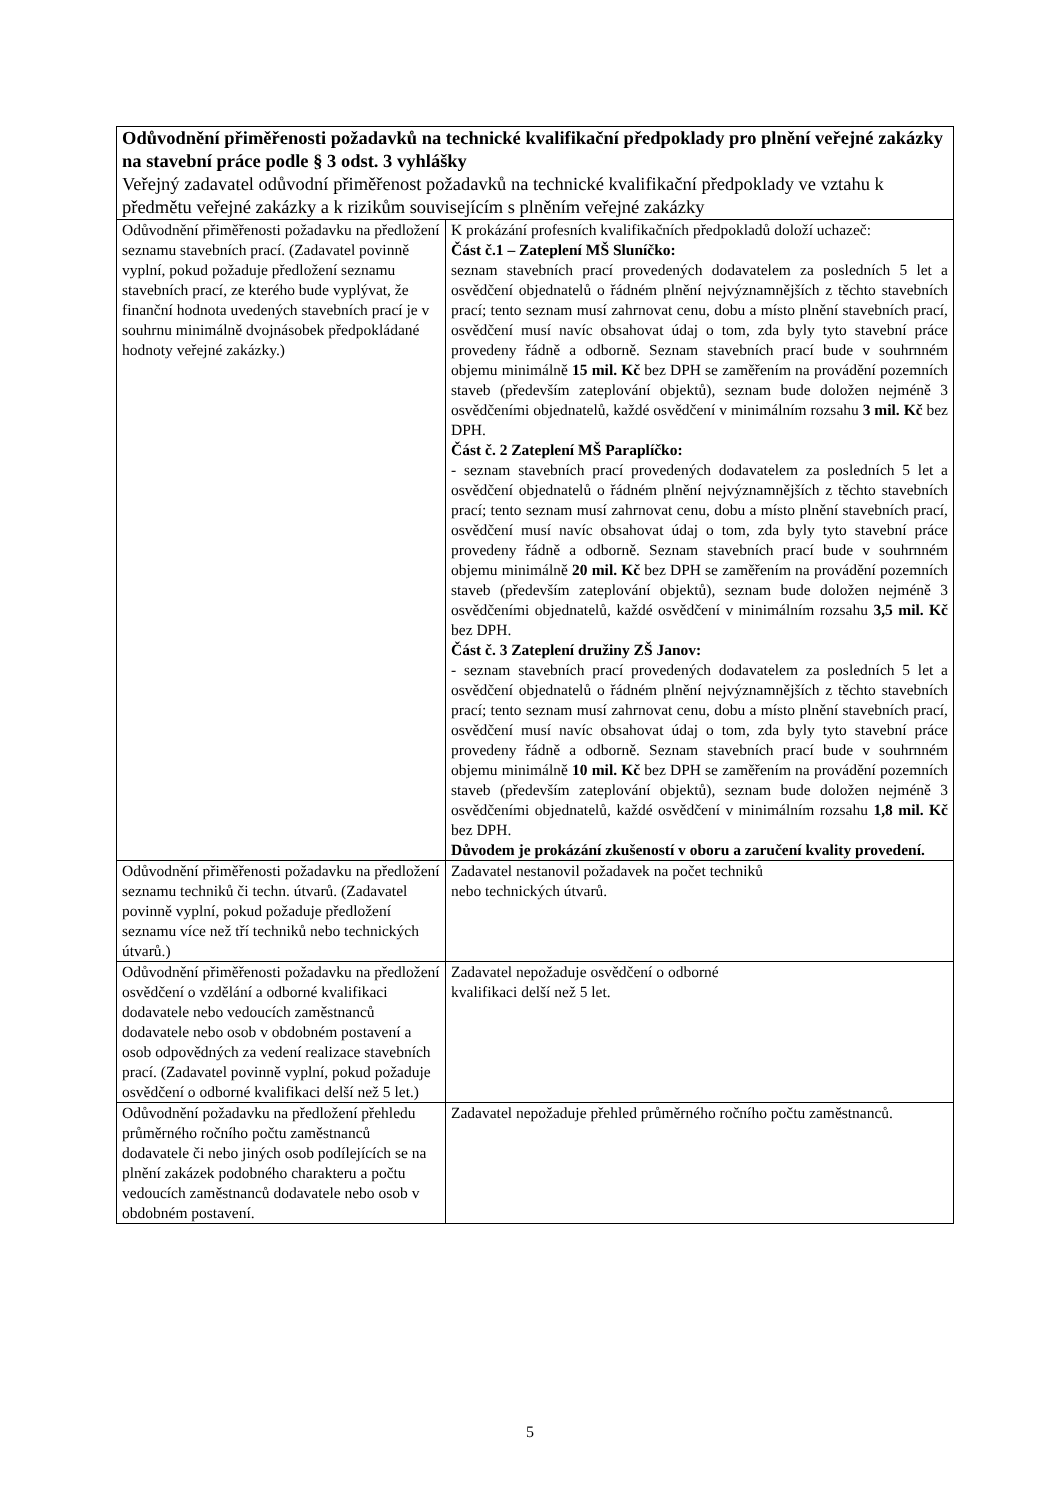| Odůvodnění přiměřenosti požadavků na technické kvalifikační předpoklady pro plnění veřejné zakázky na stavební práce podle § 3 odst. 3 vyhlášky Veřejný zadavatel odůvodní přiměřenost požadavků na technické kvalifikační předpoklady ve vztahu k předmětu veřejné zakázky a k rizikům souvisejícím s plněním veřejné zakázky | |
| Odůvodnění přiměřenosti požadavku na předložení seznamu stavebních prací. (Zadavatel povinně vyplní, pokud požaduje předložení seznamu stavebních prací, ze kterého bude vyplývat, že finanční hodnota uvedených stavebních prací je v souhrnu minimálně dvojnásobek předpokládané hodnoty veřejné zakázky.) | K prokázání profesních kvalifikačních předpokladů doloží uchazeč: Část č.1 – Zateplení MŠ Sluníčko: seznam stavebních prací provedených dodavatelem za posledních 5 let a osvědčení objednatelů o řádném plnění nejvýznamnějších z těchto stavebních prací; tento seznam musí zahrnovat cenu, dobu a místo plnění stavebních prací, osvědčení musí navíc obsahovat údaj o tom, zda byly tyto stavební práce provedeny řádně a odborně. Seznam stavebních prací bude v souhrnném objemu minimálně 15 mil. Kč bez DPH se zaměřením na provádění pozemních staveb (především zateplování objektů), seznam bude doložen nejméně 3 osvědčeními objednatelů, každé osvědčení v minimálním rozsahu 3 mil. Kč bez DPH. Část č. 2 Zateplení MŠ Paraplíčko: - seznam stavebních prací provedených dodavatelem za posledních 5 let a osvědčení objednatelů o řádném plnění nejvýznamnějších z těchto stavebních prací; tento seznam musí zahrnovat cenu, dobu a místo plnění stavebních prací, osvědčení musí navíc obsahovat údaj o tom, zda byly tyto stavební práce provedeny řádně a odborně. Seznam stavebních prací bude v souhrnném objemu minimálně 20 mil. Kč bez DPH se zaměřením na provádění pozemních staveb (především zateplování objektů), seznam bude doložen nejméně 3 osvědčeními objednatelů, každé osvědčení v minimálním rozsahu 3,5 mil. Kč bez DPH. Část č. 3 Zateplení družiny ZŠ Janov: - seznam stavebních prací provedených dodavatelem za posledních 5 let a osvědčení objednatelů o řádném plnění nejvýznamnějších z těchto stavebních prací; tento seznam musí zahrnovat cenu, dobu a místo plnění stavebních prací, osvědčení musí navíc obsahovat údaj o tom, zda byly tyto stavební práce provedeny řádně a odborně. Seznam stavebních prací bude v souhrnném objemu minimálně 10 mil. Kč bez DPH se zaměřením na provádění pozemních staveb (především zateplování objektů), seznam bude doložen nejméně 3 osvědčeními objednatelů, každé osvědčení v minimálním rozsahu 1,8 mil. Kč bez DPH. Důvodem je prokázání zkušeností v oboru a zaručení kvality provedení. |
| Odůvodnění přiměřenosti požadavku na předložení seznamu techniků či techn. útvarů. (Zadavatel povinně vyplní, pokud požaduje předložení seznamu více než tří techniků nebo technických útvarů.) | Zadavatel nestanovil požadavek na počet techniků nebo technických útvarů. |
| Odůvodnění přiměřenosti požadavku na předložení osvědčení o vzdělání a odborné kvalifikaci dodavatele nebo vedoucích zaměstnanců dodavatele nebo osob v obdobném postavení a osob odpovědných za vedení realizace stavebních prací. (Zadavatel povinně vyplní, pokud požaduje osvědčení o odborné kvalifikaci delší než 5 let.) | Zadavatel nepožaduje osvědčení o odborné kvalifikaci delší než 5 let. |
| Odůvodnění požadavku na předložení přehledu průměrného ročního počtu zaměstnanců dodavatele či nebo jiných osob podílejících se na plnění zakázek podobného charakteru a počtu vedoucích zaměstnanců dodavatele nebo osob v obdobném postavení. | Zadavatel nepožaduje přehled průměrného ročního počtu zaměstnanců. |
5